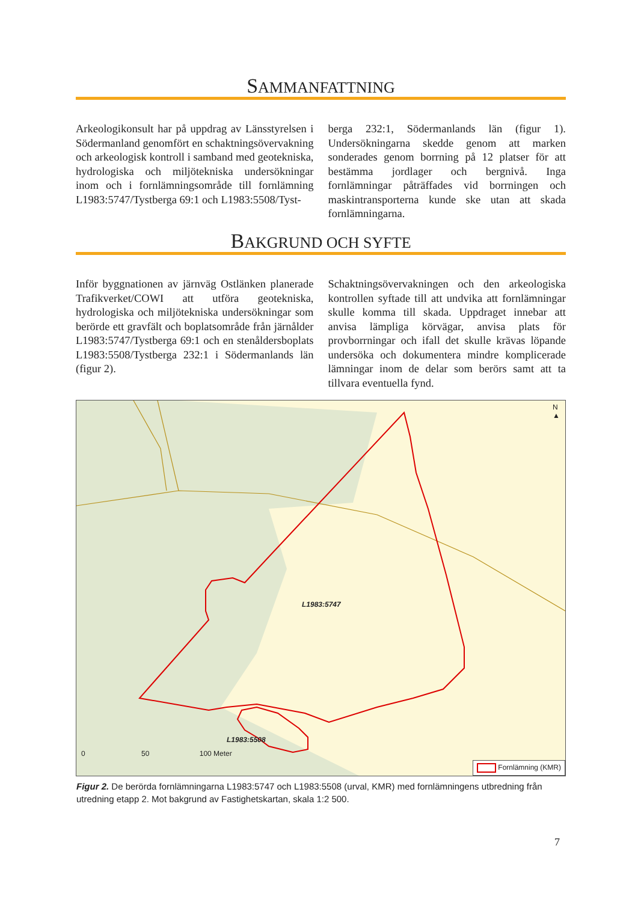SAMMANFATTNING
Arkeologikonsult har på uppdrag av Länsstyrelsen i Södermanland genomfört en schaktningsövervakning och arkeologisk kontroll i samband med geotekniska, hydrologiska och miljötekniska undersökningar inom och i fornlämningsområde till fornlämning L1983:5747/Tystberga 69:1 och L1983:5508/Tyst-
berga 232:1, Södermanlands län (figur 1). Undersökningarna skedde genom att marken sonderades genom borrning på 12 platser för att bestämma jordlager och bergnivå. Inga fornlämningar påträffades vid borrningen och maskintransporterna kunde ske utan att skada fornlämningarna.
BAKGRUND OCH SYFTE
Inför byggnationen av järnväg Ostlänken planerade Trafikverket/COWI att utföra geotekniska, hydrologiska och miljötekniska undersökningar som berörde ett gravfält och boplatsområde från järnålder L1983:5747/Tystberga 69:1 och en stenåldersboplats L1983:5508/Tystberga 232:1 i Södermanlands län (figur 2).
Schaktningsövervakningen och den arkeologiska kontrollen syftade till att undvika att fornlämningar skulle komma till skada. Uppdraget innebar att anvisa lämpliga körvägar, anvisa plats för provborrningar och ifall det skulle krävas löpande undersöka och dokumentera mindre komplicerade lämningar inom de delar som berörs samt att ta tillvara eventuella fynd.
L1983:5747
L1983:5508
N ▲
0 50 100 Meter
Fornlämning (KMR)
Figur 2. De berörda fornlämningarna L1983:5747 och L1983:5508 (urval, KMR) med fornlämningens utbredning från utredning etapp 2. Mot bakgrund av Fastighetskartan, skala 1:2 500.
7